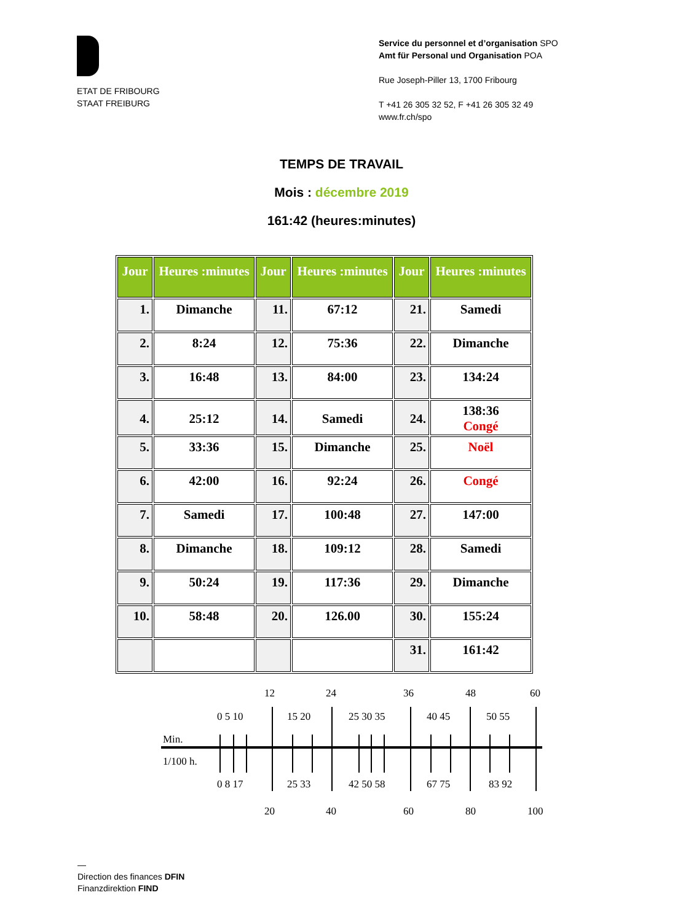ETAT DE FRIBOURG
STAAT FREIBURG
Service du personnel et d’organisation SPO
Amt für Personal und Organisation POA
Rue Joseph-Piller 13, 1700 Fribourg
T +41 26 305 32 52, F +41 26 305 32 49
www.fr.ch/spo
TEMPS DE TRAVAIL
Mois : décembre 2019
161:42 (heures:minutes)
| Jour | Heures :minutes | Jour | Heures :minutes | Jour | Heures :minutes |
| --- | --- | --- | --- | --- | --- |
| 1. | Dimanche | 11. | 67:12 | 21. | Samedi |
| 2. | 8:24 | 12. | 75:36 | 22. | Dimanche |
| 3. | 16:48 | 13. | 84:00 | 23. | 134:24 |
| 4. | 25:12 | 14. | Samedi | 24. | 138:36 Congé |
| 5. | 33:36 | 15. | Dimanche | 25. | Noël |
| 6. | 42:00 | 16. | 92:24 | 26. | Congé |
| 7. | Samedi | 17. | 100:48 | 27. | 147:00 |
| 8. | Dimanche | 18. | 109:12 | 28. | Samedi |
| 9. | 50:24 | 19. | 117:36 | 29. | Dimanche |
| 10. | 58:48 | 20. | 126.00 | 30. | 155:24 |
| | | | | 31. | 161:42 |
12
24
36
48
60
0 5 10
15 20
25 30 35
40 45
50 55
Min.
1/100 h.
0 8 17
25 33
42 50 58
67 75
83 92
20
40
60
80
100
—
Direction des finances DFIN
Finanzdirektion FIND